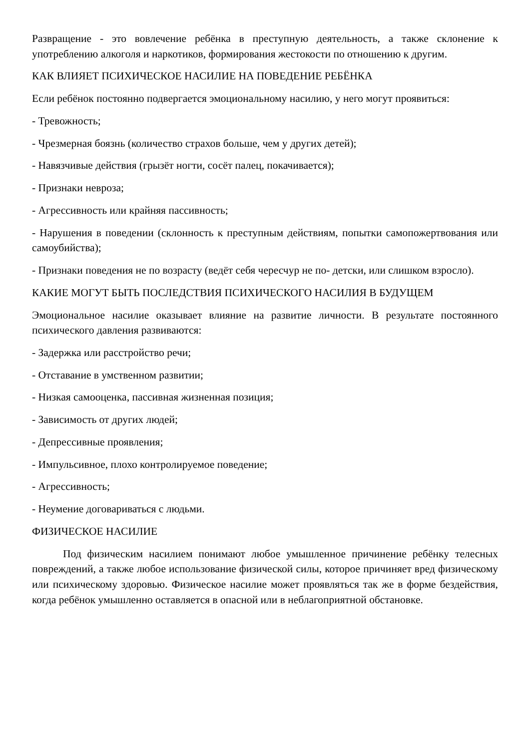Развращение - это вовлечение ребёнка в преступную деятельность, а также склонение к употреблению алкоголя и наркотиков, формирования жестокости по отношению к другим.
КАК ВЛИЯЕТ ПСИХИЧЕСКОЕ НАСИЛИЕ НА ПОВЕДЕНИЕ РЕБЁНКА
Если ребёнок постоянно подвергается эмоциональному насилию, у него могут проявиться:
- Тревожность;
- Чрезмерная боязнь (количество страхов больше, чем у других детей);
- Навязчивые действия (грызёт ногти, сосёт палец, покачивается);
- Признаки невроза;
- Агрессивность или крайняя пассивность;
- Нарушения в поведении (склонность к преступным действиям, попытки самопожертвования или самоубийства);
- Признаки поведения не по возрасту (ведёт себя чересчур не по- детски, или слишком взросло).
КАКИЕ МОГУТ БЫТЬ ПОСЛЕДСТВИЯ ПСИХИЧЕСКОГО НАСИЛИЯ В БУДУЩЕМ
Эмоциональное насилие оказывает влияние на развитие личности. В результате постоянного психического давления развиваются:
- Задержка или расстройство речи;
- Отставание в умственном развитии;
- Низкая самооценка, пассивная жизненная позиция;
- Зависимость от других людей;
- Депрессивные проявления;
- Импульсивное, плохо контролируемое поведение;
- Агрессивность;
- Неумение договариваться с людьми.
ФИЗИЧЕСКОЕ НАСИЛИЕ
Под физическим насилием понимают любое умышленное причинение ребёнку телесных повреждений, а также любое использование физической силы, которое причиняет вред физическому или психическому здоровью. Физическое насилие может проявляться так же в форме бездействия, когда ребёнок умышленно оставляется в опасной или в неблагоприятной обстановке.